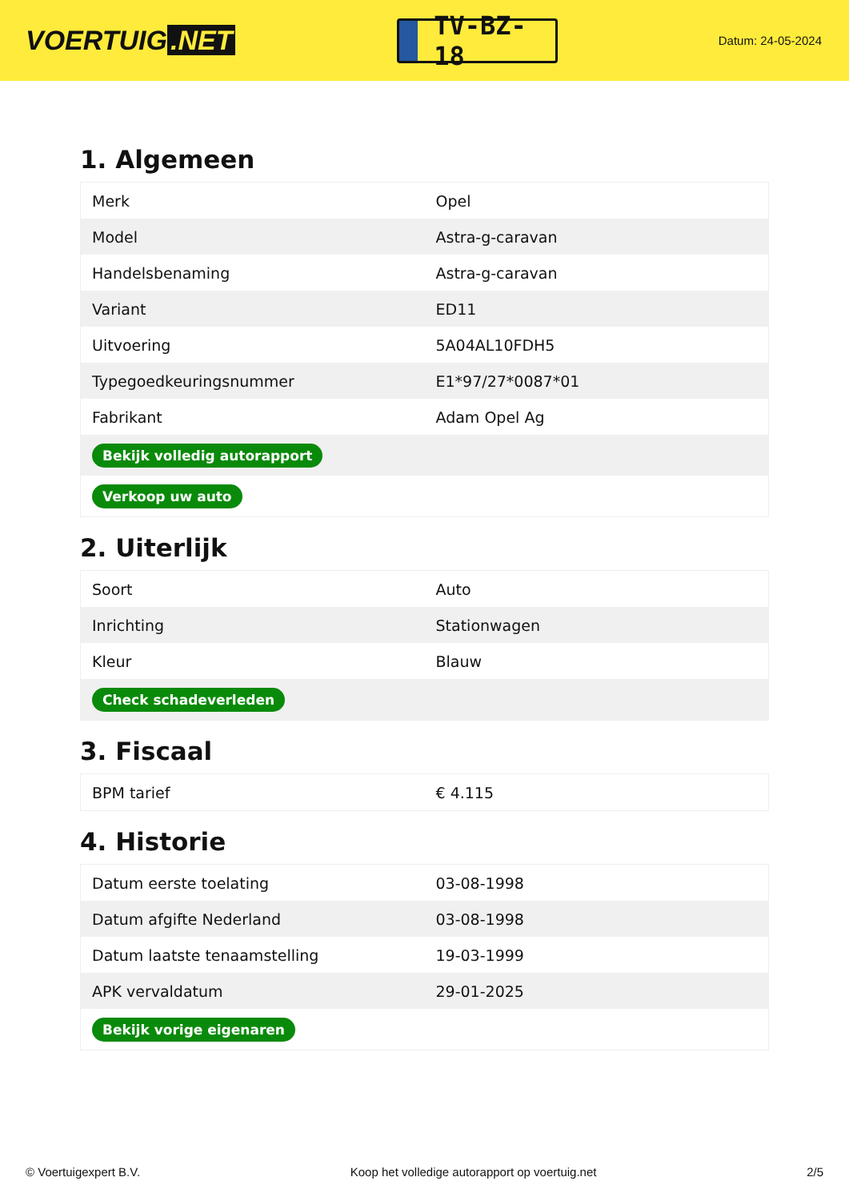VOERTUIG.NET
TV-BZ-18
Datum: 24-05-2024
1. Algemeen
| Merk | Opel |
| Model | Astra-g-caravan |
| Handelsbenaming | Astra-g-caravan |
| Variant | ED11 |
| Uitvoering | 5A04AL10FDH5 |
| Typegoedkeuringsnummer | E1*97/27*0087*01 |
| Fabrikant | Adam Opel Ag |
| Bekijk volledig autorapport | |
| Verkoop uw auto | |
2. Uiterlijk
| Soort | Auto |
| Inrichting | Stationwagen |
| Kleur | Blauw |
| Check schadeverleden | |
3. Fiscaal
| BPM tarief | € 4.115 |
4. Historie
| Datum eerste toelating | 03-08-1998 |
| Datum afgifte Nederland | 03-08-1998 |
| Datum laatste tenaamstelling | 19-03-1999 |
| APK vervaldatum | 29-01-2025 |
| Bekijk vorige eigenaren | |
© Voertuigexpert B.V. Koop het volledige autorapport op voertuig.net 2/5